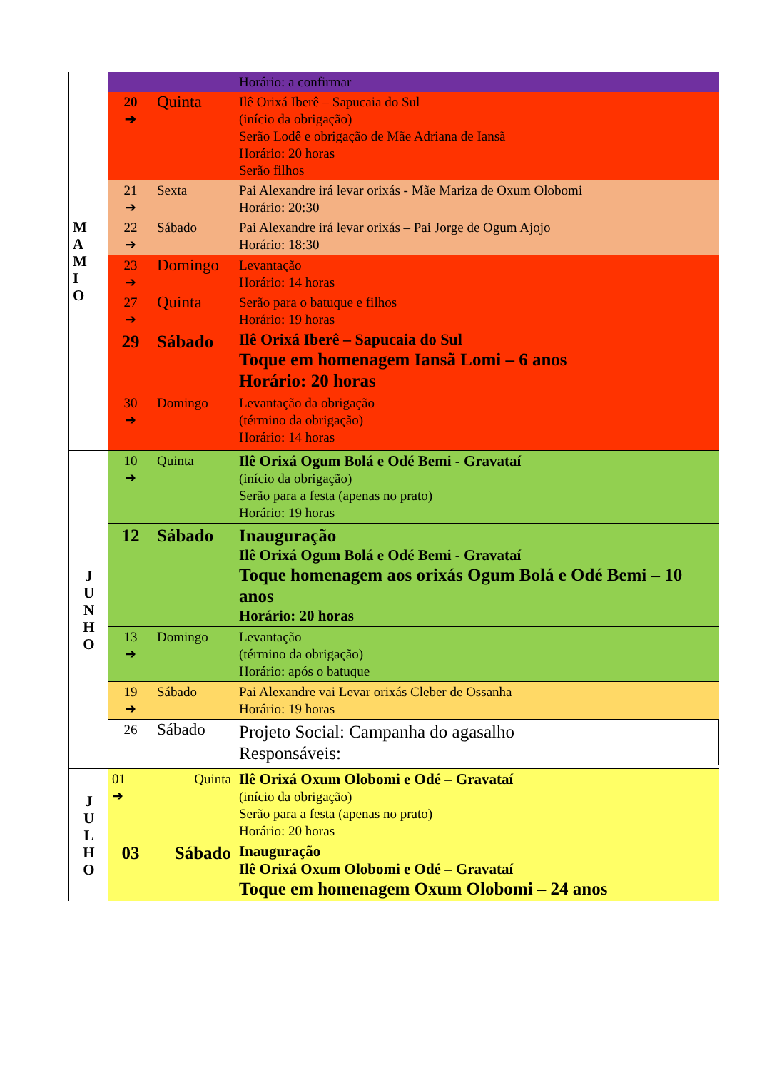| M A M I O | | | Horário: a confirmar |
| | 20 ➔ | Quinta | Ilê Orixá Iberê – Sapucaia do Sul (início da obrigação) Serão Lodê e obrigação de Mãe Adriana de Iansã Horário: 20 horas Serão filhos |
| | 21 ➔ | Sexta | Pai Alexandre irá levar orixás - Mãe Mariza de Oxum Olobomi Horário: 20:30 |
| | 22 ➔ | Sábado | Pai Alexandre irá levar orixás – Pai Jorge de Ogum Ajojo Horário: 18:30 |
| | 23 ➔ | Domingo | Levantação Horário: 14 horas |
| | 27 ➔ | Quinta | Serão para o batuque e filhos Horário: 19 horas |
| | 29 | Sábado | Ilê Orixá Iberê – Sapucaia do Sul Toque em homenagem Iansã Lomi – 6 anos Horário: 20 horas |
| | 30 ➔ | Domingo | Levantação da obrigação (término da obrigação) Horário: 14 horas |
| J U N H O | 10 ➔ | Quinta | Ilê Orixá Ogum Bolá e Odé Bemi - Gravataí (início da obrigação) Serão para a festa (apenas no prato) Horário: 19 horas |
| | 12 | Sábado | Inauguração Ilê Orixá Ogum Bolá e Odé Bemi - Gravataí Toque homenagem aos orixás Ogum Bolá e Odé Bemi – 10 anos Horário: 20 horas |
| | 13 ➔ | Domingo | Levantação (término da obrigação) Horário: após o batuque |
| | 19 ➔ | Sábado | Pai Alexandre vai Levar orixás Cleber de Ossanha Horário: 19 horas |
| | 26 | Sábado | Projeto Social: Campanha do agasalho Responsáveis: |
| J U L H O | 01 ➔ | Quinta | Ilê Orixá Oxum Olobomi e Odé – Gravataí (início da obrigação) Serão para a festa (apenas no prato) Horário: 20 horas |
| | 03 | Sábado | Inauguração Ilê Orixá Oxum Olobomi e Odé – Gravataí Toque em homenagem Oxum Olobomi – 24 anos |